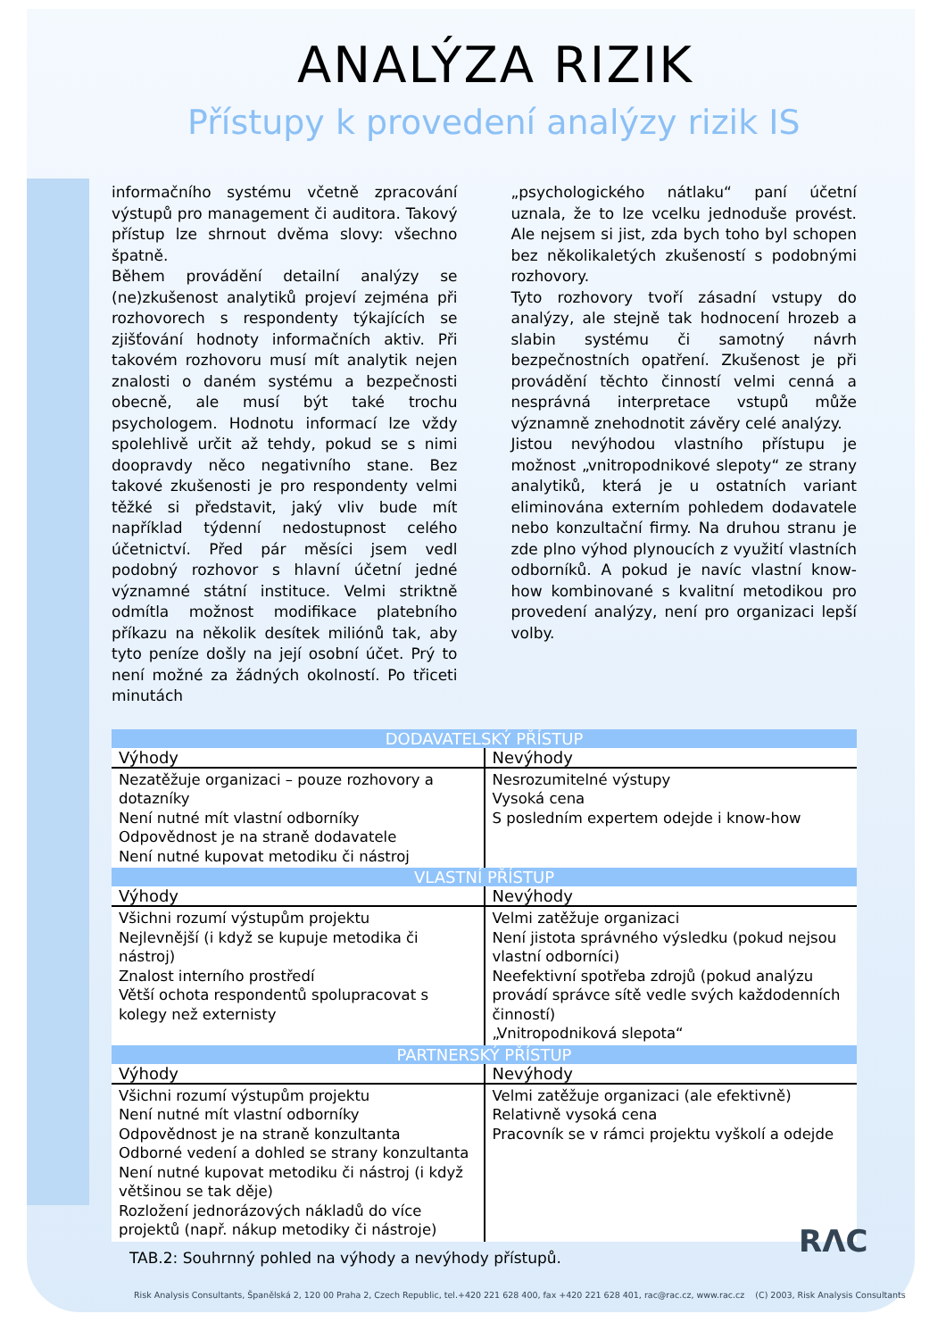ANALÝZA RIZIK
Přístupy k provedení analýzy rizik IS
informačního systému včetně zpracování výstupů pro management či auditora. Takový přístup lze shrnout dvěma slovy: všechno špatně.
Během provádění detailní analýzy se (ne)zkušenost analytiků projeví zejména při rozhovorech s respondenty týkajících se zjišťování hodnoty informačních aktiv. Při takovém rozhovoru musí mít analytik nejen znalosti o daném systému a bezpečnosti obecně, ale musí být také trochu psychologem. Hodnotu informací lze vždy spolehlivě určit až tehdy, pokud se s nimi doopravdy něco negativního stane. Bez takové zkušenosti je pro respondenty velmi těžké si představit, jaký vliv bude mít například týdenní nedostupnost celého účetnictví. Před pár měsíci jsem vedl podobný rozhovor s hlavní účetní jedné významné státní instituce. Velmi striktně odmítla možnost modifikace platebního příkazu na několik desítek miliónů tak, aby tyto peníze došly na její osobní účet. Prý to není možné za žádných okolností. Po třiceti minutách
„psychologického nátlaku“ paní účetní uznala, že to lze vcelku jednoduše provést. Ale nejsem si jist, zda bych toho byl schopen bez několikaletých zkušeností s podobnými rozhovory.
Tyto rozhovory tvoří zásadní vstupy do analýzy, ale stejně tak hodnocení hrozeb a slabin systému či samotný návrh bezpečnostních opatření. Zkušenost je při provádění těchto činností velmi cenná a nesprávná interpretace vstupů může významně znehodnotit závěry celé analýzy.
Jistou nevýhodou vlastního přístupu je možnost „vnitropodnikové slepoty“ ze strany analytiků, která je u ostatních variant eliminována externím pohledem dodavatele nebo konzultační firmy. Na druhou stranu je zde plno výhod plynoucích z využití vlastních odborníků. A pokud je navíc vlastní know-how kombinované s kvalitní metodikou pro provedení analýzy, není pro organizaci lepší volby.
| DODAVATELSKÝ PŘÍSTUP | |
| --- | --- |
| Výhody | Nevýhody |
| Nezatěžuje organizaci – pouze rozhovory a dotazníky Není nutné mít vlastní odborníky Odpovědnost je na straně dodavatele Není nutné kupovat metodiku či nástroj | Nesrozumitelné výstupy Vysoká cena S posledním expertem odejde i know-how |
| VLASTNÍ PŘÍSTUP | |
| Výhody | Nevýhody |
| Všichni rozumí výstupům projektu Nejlevnější (i když se kupuje metodika či nástroj) Znalost interního prostředí Větší ochota respondentů spolupracovat s kolegy než externisty | Velmi zatěžuje organizaci Není jistota správného výsledku (pokud nejsou vlastní odborníci) Neefektivní spotřeba zdrojů (pokud analýzu provádí správce sítě vedle svých každodenních činností) „Vnitropodniková slepota“ |
| PARTNERSKÝ PŘÍSTUP | |
| Výhody | Nevýhody |
| Všichni rozumí výstupům projektu Není nutné mít vlastní odborníky Odpovědnost je na straně konzultanta Odborné vedení a dohled se strany konzultanta Není nutné kupovat metodiku či nástroj (i když většinou se tak děje) Rozložení jednorázových nákladů do více projektů (např. nákup metodiky či nástroje) | Velmi zatěžuje organizaci (ale efektivně) Relativně vysoká cena Pracovník se v rámci projektu vyškolí a odejde |
TAB.2: Souhrnný pohled na výhody a nevýhody přístupů.
RΛC
Risk Analysis Consultants, Španělská 2, 120 00 Praha 2, Czech Republic, tel.+420 221 628 400, fax +420 221 628 401, rac@rac.cz, www.rac.cz (C) 2003, Risk Analysis Consultants